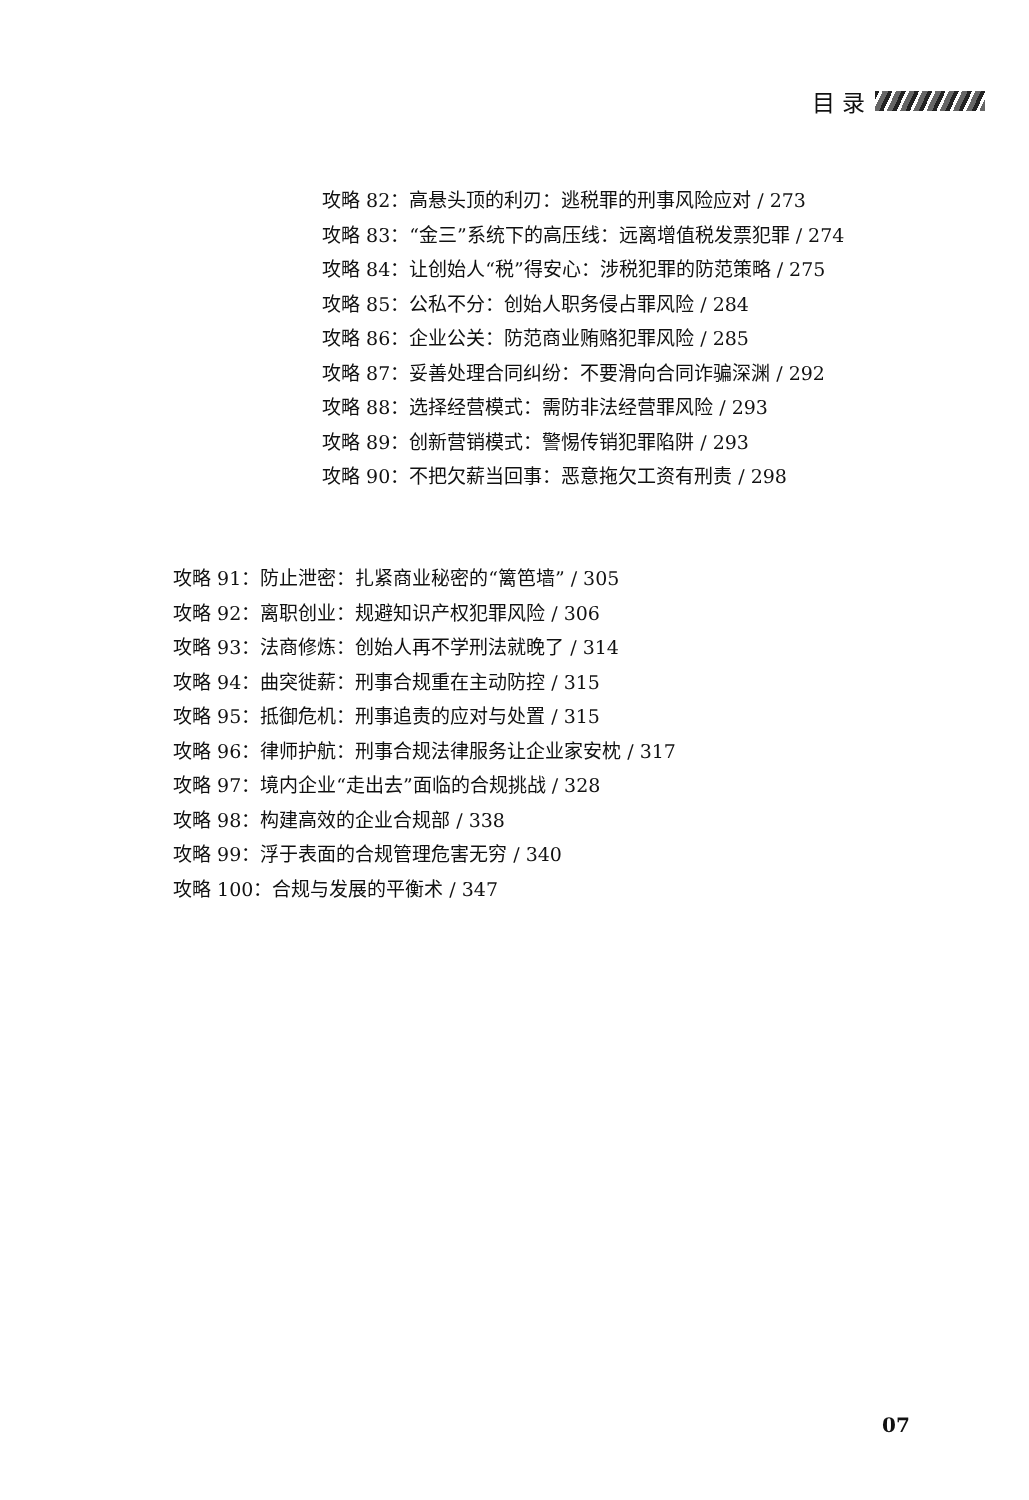目 录
攻略 82：高悬头顶的利刃：逃税罪的刑事风险应对 / 273
攻略 83：“金三”系统下的高压线：远离增值税发票犯罪 / 274
攻略 84：让创始人“税”得安心：涉税犯罪的防范策略 / 275
攻略 85：公私不分：创始人职务侵占罪风险 / 284
攻略 86：企业公关：防范商业贿赂犯罪风险 / 285
攻略 87：妥善处理合同纠纷：不要滑向合同诈骗深渊 / 292
攻略 88：选择经营模式：需防非法经营罪风险 / 293
攻略 89：创新营销模式：警惕传销犯罪陷阱 / 293
攻略 90：不把欠薪当回事：恶意拖欠工资有刑责 / 298
攻略 91：防止泄密：扎紧商业秘密的“篱笆墙” / 305
攻略 92：离职创业：规避知识产权犯罪风险 / 306
攻略 93：法商修炼：创始人再不学刑法就晚了 / 314
攻略 94：曲突徙薪：刑事合规重在主动防控 / 315
攻略 95：抵御危机：刑事追责的应对与处置 / 315
攻略 96：律师护航：刑事合规法律服务让企业家安枕 / 317
攻略 97：境内企业“走出去”面临的合规挑战 / 328
攻略 98：构建高效的企业合规部 / 338
攻略 99：浮于表面的合规管理危害无穷 / 340
攻略 100：合规与发展的平衡术 / 347
07